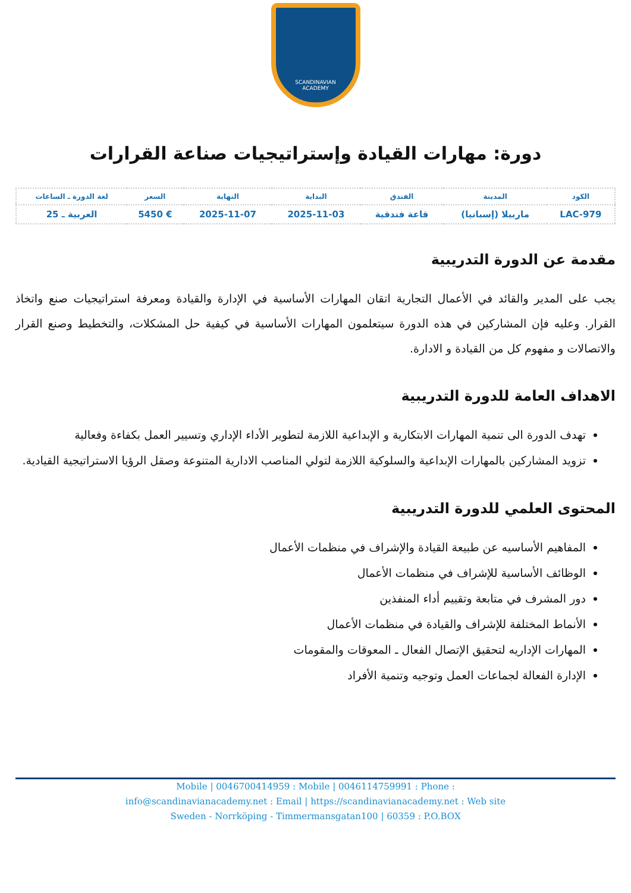SCANDINAVIAN
ACADEMY
دورة: مهارات القيادة وإستراتيجيات صناعة القرارات
| الكود | المدينة | الفندق | البداية | النهاية | السعر | لغة الدورة ـ الساعات |
| --- | --- | --- | --- | --- | --- | --- |
| LAC-979 | ماربيلا (إسبانيا) | قاعة فندقية | 2025-11-03 | 2025-11-07 | € 5450 | العربية ـ 25 |
مقدمة عن الدورة التدريبية
يجب على المدير والقائد في الأعمال التجارية اتقان المهارات الأساسية في الإدارة والقيادة ومعرفة استراتيجيات صنع واتخاذ القرار. وعليه فإن المشاركين في هذه الدورة سيتعلمون المهارات الأساسية في كيفية حل المشكلات، والتخطيط وصنع القرار والاتصالات و مفهوم كل من القيادة و الادارة.
الاهداف العامة للدورة التدريبية
تهدف الدورة الى تنمية المهارات الابتكارية و الإبداعية اللازمة لتطوير الأداء الإداري وتسيير العمل بكفاءة وفعالية
تزويد المشاركين بالمهارات الإبداعية والسلوكية اللازمة لتولي المناصب الادارية المتنوعة وصقل الرؤيا الاستراتيجية القيادية.
المحتوى العلمي للدورة التدريبية
المفاهيم الأساسيه عن طبيعة القيادة والإشراف في منظمات الأعمال
الوظائف الأساسية للإشراف في منظمات الأعمال
دور المشرف في متابعة وتقييم أداء المنفذين
الأنماط المختلفة للإشراف والقيادة في منظمات الأعمال
المهارات الإداريه لتحقيق الإتصال الفعال ـ المعوقات والمقومات
الإدارة الفعالة لجماعات العمل وتوجيه وتنمية الأفراد
Mobile | 0046700414959 : Mobile | 0046114759991 : Phone :
info@scandinavianacademy.net : Email | https://scandinavianacademy.net : Web site
Sweden - Norrköping - Timmermansgatan100 | 60359 : P.O.BOX